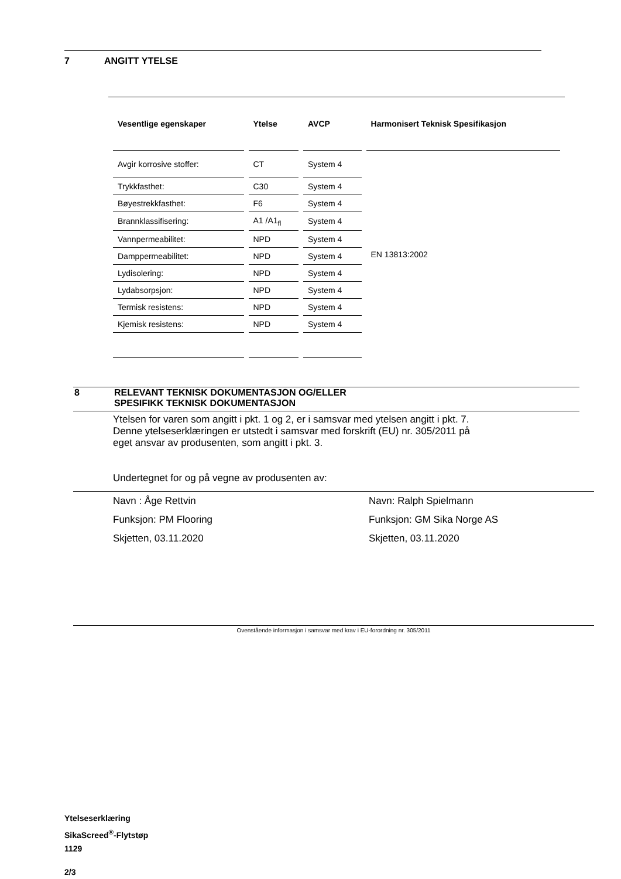7 ANGITT YTELSE
| Vesentlige egenskaper | Ytelse | AVCP | Harmonisert Teknisk Spesifikasjon |
| --- | --- | --- | --- |
| Avgir korrosive stoffer: | CT | System 4 | EN 13813:2002 |
| Trykkfasthet: | C30 | System 4 | |
| Bøyestrekkfasthet: | F6 | System 4 | |
| Brannklassifisering: | A1 /A1<sub>fl</sub> | System 4 | |
| Vannpermeabilitet: | NPD | System 4 | |
| Damppermeabilitet: | NPD | System 4 | |
| Lydisolering: | NPD | System 4 | |
| Lydabsorpsjon: | NPD | System 4 | |
| Termisk resistens: | NPD | System 4 | |
| Kjemisk resistens: | NPD | System 4 | |
8 RELEVANT TEKNISK DOKUMENTASJON OG/ELLER
SPESIFIKK TEKNISK DOKUMENTASJON
Ytelsen for varen som angitt i pkt. 1 og 2, er i samsvar med ytelsen angitt i pkt. 7.
Denne ytelseserklæringen er utstedt i samsvar med forskrift (EU) nr. 305/2011 på
eget ansvar av produsenten, som angitt i pkt. 3.
Undertegnet for og på vegne av produsenten av:
Navn : Åge Rettvin
Funksjon: PM Flooring
Skjetten, 03.11.2020
Navn: Ralph Spielmann
Funksjon: GM Sika Norge AS
Skjetten, 03.11.2020
Ovenstående informasjon i samsvar med krav i EU-forordning nr. 305/2011
Ytelseserklæring
SikaScreed<sup>®</sup>-Flytstøp
1129
2/3